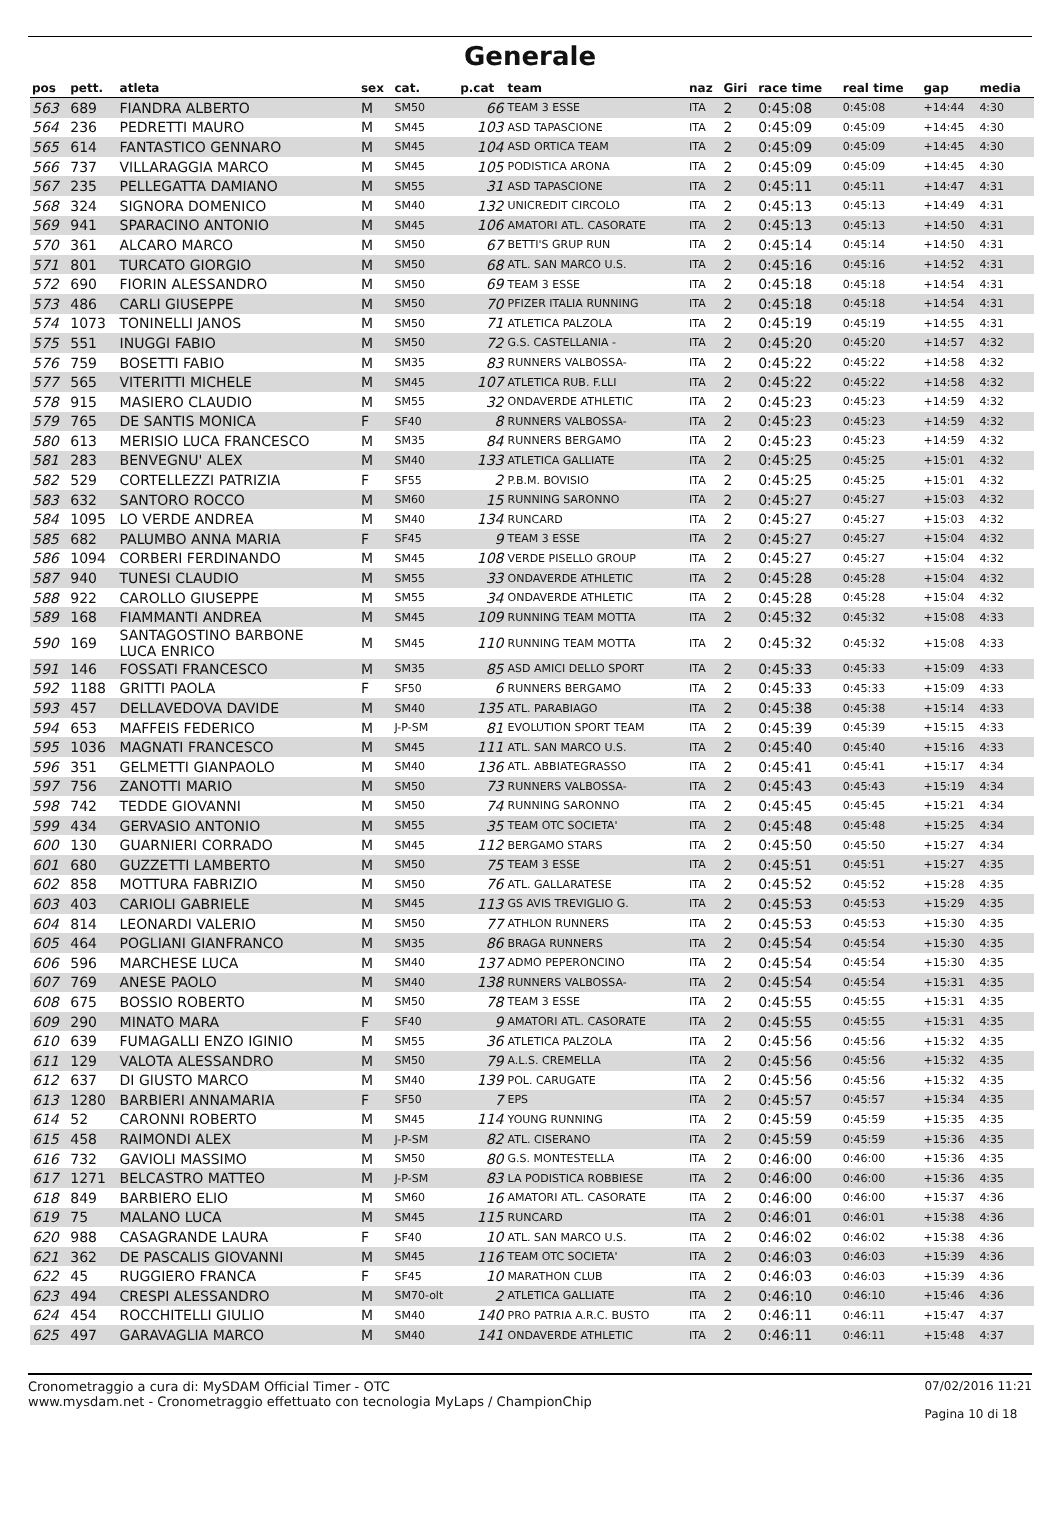Generale
| pos | pett. | atleta | sex | cat. | p.cat | team | naz | Giri | race time | real time | gap | media |
| --- | --- | --- | --- | --- | --- | --- | --- | --- | --- | --- | --- | --- |
| 563 | 689 | FIANDRA ALBERTO | M | SM50 | 66 | TEAM 3 ESSE | ITA | 2 | 0:45:08 | 0:45:08 | +14:44 | 4:30 |
| 564 | 236 | PEDRETTI MAURO | M | SM45 | 103 | ASD TAPASCIONE | ITA | 2 | 0:45:09 | 0:45:09 | +14:45 | 4:30 |
| 565 | 614 | FANTASTICO GENNARO | M | SM45 | 104 | ASD ORTICA TEAM | ITA | 2 | 0:45:09 | 0:45:09 | +14:45 | 4:30 |
| 566 | 737 | VILLARAGGIA MARCO | M | SM45 | 105 | PODISTICA ARONA | ITA | 2 | 0:45:09 | 0:45:09 | +14:45 | 4:30 |
| 567 | 235 | PELLEGATTA DAMIANO | M | SM55 | 31 | ASD TAPASCIONE | ITA | 2 | 0:45:11 | 0:45:11 | +14:47 | 4:31 |
| 568 | 324 | SIGNORA DOMENICO | M | SM40 | 132 | UNICREDIT CIRCOLO | ITA | 2 | 0:45:13 | 0:45:13 | +14:49 | 4:31 |
| 569 | 941 | SPARACINO ANTONIO | M | SM45 | 106 | AMATORI ATL. CASORATE | ITA | 2 | 0:45:13 | 0:45:13 | +14:50 | 4:31 |
| 570 | 361 | ALCARO MARCO | M | SM50 | 67 | BETTI'S GRUP RUN | ITA | 2 | 0:45:14 | 0:45:14 | +14:50 | 4:31 |
| 571 | 801 | TURCATO GIORGIO | M | SM50 | 68 | ATL. SAN MARCO U.S. | ITA | 2 | 0:45:16 | 0:45:16 | +14:52 | 4:31 |
| 572 | 690 | FIORIN ALESSANDRO | M | SM50 | 69 | TEAM 3 ESSE | ITA | 2 | 0:45:18 | 0:45:18 | +14:54 | 4:31 |
| 573 | 486 | CARLI GIUSEPPE | M | SM50 | 70 | PFIZER ITALIA RUNNING | ITA | 2 | 0:45:18 | 0:45:18 | +14:54 | 4:31 |
| 574 | 1073 | TONINELLI JANOS | M | SM50 | 71 | ATLETICA PALZOLA | ITA | 2 | 0:45:19 | 0:45:19 | +14:55 | 4:31 |
| 575 | 551 | INUGGI FABIO | M | SM50 | 72 | G.S. CASTELLANIA - | ITA | 2 | 0:45:20 | 0:45:20 | +14:57 | 4:32 |
| 576 | 759 | BOSETTI FABIO | M | SM35 | 83 | RUNNERS VALBOSSA- | ITA | 2 | 0:45:22 | 0:45:22 | +14:58 | 4:32 |
| 577 | 565 | VITERITTI MICHELE | M | SM45 | 107 | ATLETICA RUB. F.LLI | ITA | 2 | 0:45:22 | 0:45:22 | +14:58 | 4:32 |
| 578 | 915 | MASIERO CLAUDIO | M | SM55 | 32 | ONDAVERDE ATHLETIC | ITA | 2 | 0:45:23 | 0:45:23 | +14:59 | 4:32 |
| 579 | 765 | DE SANTIS MONICA | F | SF40 | 8 | RUNNERS VALBOSSA- | ITA | 2 | 0:45:23 | 0:45:23 | +14:59 | 4:32 |
| 580 | 613 | MERISIO LUCA FRANCESCO | M | SM35 | 84 | RUNNERS BERGAMO | ITA | 2 | 0:45:23 | 0:45:23 | +14:59 | 4:32 |
| 581 | 283 | BENVEGNU' ALEX | M | SM40 | 133 | ATLETICA GALLIATE | ITA | 2 | 0:45:25 | 0:45:25 | +15:01 | 4:32 |
| 582 | 529 | CORTELLEZZI PATRIZIA | F | SF55 | 2 | P.B.M. BOVISIO | ITA | 2 | 0:45:25 | 0:45:25 | +15:01 | 4:32 |
| 583 | 632 | SANTORO ROCCO | M | SM60 | 15 | RUNNING SARONNO | ITA | 2 | 0:45:27 | 0:45:27 | +15:03 | 4:32 |
| 584 | 1095 | LO VERDE ANDREA | M | SM40 | 134 | RUNCARD | ITA | 2 | 0:45:27 | 0:45:27 | +15:03 | 4:32 |
| 585 | 682 | PALUMBO ANNA MARIA | F | SF45 | 9 | TEAM 3 ESSE | ITA | 2 | 0:45:27 | 0:45:27 | +15:04 | 4:32 |
| 586 | 1094 | CORBERI FERDINANDO | M | SM45 | 108 | VERDE PISELLO GROUP | ITA | 2 | 0:45:27 | 0:45:27 | +15:04 | 4:32 |
| 587 | 940 | TUNESI CLAUDIO | M | SM55 | 33 | ONDAVERDE ATHLETIC | ITA | 2 | 0:45:28 | 0:45:28 | +15:04 | 4:32 |
| 588 | 922 | CAROLLO GIUSEPPE | M | SM55 | 34 | ONDAVERDE ATHLETIC | ITA | 2 | 0:45:28 | 0:45:28 | +15:04 | 4:32 |
| 589 | 168 | FIAMMANTI ANDREA | M | SM45 | 109 | RUNNING TEAM MOTTA | ITA | 2 | 0:45:32 | 0:45:32 | +15:08 | 4:33 |
| 590 | 169 | SANTAGOSTINO BARBONE LUCA ENRICO | M | SM45 | 110 | RUNNING TEAM MOTTA | ITA | 2 | 0:45:32 | 0:45:32 | +15:08 | 4:33 |
| 591 | 146 | FOSSATI FRANCESCO | M | SM35 | 85 | ASD AMICI DELLO SPORT | ITA | 2 | 0:45:33 | 0:45:33 | +15:09 | 4:33 |
| 592 | 1188 | GRITTI PAOLA | F | SF50 | 6 | RUNNERS BERGAMO | ITA | 2 | 0:45:33 | 0:45:33 | +15:09 | 4:33 |
| 593 | 457 | DELLAVEDOVA DAVIDE | M | SM40 | 135 | ATL. PARABIAGO | ITA | 2 | 0:45:38 | 0:45:38 | +15:14 | 4:33 |
| 594 | 653 | MAFFEIS FEDERICO | M | J-P-SM | 81 | EVOLUTION SPORT TEAM | ITA | 2 | 0:45:39 | 0:45:39 | +15:15 | 4:33 |
| 595 | 1036 | MAGNATI FRANCESCO | M | SM45 | 111 | ATL. SAN MARCO U.S. | ITA | 2 | 0:45:40 | 0:45:40 | +15:16 | 4:33 |
| 596 | 351 | GELMETTI GIANPAOLO | M | SM40 | 136 | ATL. ABBIATEGRASSO | ITA | 2 | 0:45:41 | 0:45:41 | +15:17 | 4:34 |
| 597 | 756 | ZANOTTI MARIO | M | SM50 | 73 | RUNNERS VALBOSSA- | ITA | 2 | 0:45:43 | 0:45:43 | +15:19 | 4:34 |
| 598 | 742 | TEDDE GIOVANNI | M | SM50 | 74 | RUNNING SARONNO | ITA | 2 | 0:45:45 | 0:45:45 | +15:21 | 4:34 |
| 599 | 434 | GERVASIO ANTONIO | M | SM55 | 35 | TEAM OTC SOCIETA' | ITA | 2 | 0:45:48 | 0:45:48 | +15:25 | 4:34 |
| 600 | 130 | GUARNIERI CORRADO | M | SM45 | 112 | BERGAMO STARS | ITA | 2 | 0:45:50 | 0:45:50 | +15:27 | 4:34 |
| 601 | 680 | GUZZETTI LAMBERTO | M | SM50 | 75 | TEAM 3 ESSE | ITA | 2 | 0:45:51 | 0:45:51 | +15:27 | 4:35 |
| 602 | 858 | MOTTURA FABRIZIO | M | SM50 | 76 | ATL. GALLARATESE | ITA | 2 | 0:45:52 | 0:45:52 | +15:28 | 4:35 |
| 603 | 403 | CARIOLI GABRIELE | M | SM45 | 113 | GS AVIS TREVIGLIO G. | ITA | 2 | 0:45:53 | 0:45:53 | +15:29 | 4:35 |
| 604 | 814 | LEONARDI VALERIO | M | SM50 | 77 | ATHLON RUNNERS | ITA | 2 | 0:45:53 | 0:45:53 | +15:30 | 4:35 |
| 605 | 464 | POGLIANI GIANFRANCO | M | SM35 | 86 | BRAGA RUNNERS | ITA | 2 | 0:45:54 | 0:45:54 | +15:30 | 4:35 |
| 606 | 596 | MARCHESE LUCA | M | SM40 | 137 | ADMO PEPERONCINO | ITA | 2 | 0:45:54 | 0:45:54 | +15:30 | 4:35 |
| 607 | 769 | ANESE PAOLO | M | SM40 | 138 | RUNNERS VALBOSSA- | ITA | 2 | 0:45:54 | 0:45:54 | +15:31 | 4:35 |
| 608 | 675 | BOSSIO ROBERTO | M | SM50 | 78 | TEAM 3 ESSE | ITA | 2 | 0:45:55 | 0:45:55 | +15:31 | 4:35 |
| 609 | 290 | MINATO MARA | F | SF40 | 9 | AMATORI ATL. CASORATE | ITA | 2 | 0:45:55 | 0:45:55 | +15:31 | 4:35 |
| 610 | 639 | FUMAGALLI ENZO IGINIO | M | SM55 | 36 | ATLETICA PALZOLA | ITA | 2 | 0:45:56 | 0:45:56 | +15:32 | 4:35 |
| 611 | 129 | VALOTA ALESSANDRO | M | SM50 | 79 | A.L.S. CREMELLA | ITA | 2 | 0:45:56 | 0:45:56 | +15:32 | 4:35 |
| 612 | 637 | DI GIUSTO MARCO | M | SM40 | 139 | POL. CARUGATE | ITA | 2 | 0:45:56 | 0:45:56 | +15:32 | 4:35 |
| 613 | 1280 | BARBIERI ANNAMARIA | F | SF50 | 7 | EPS | ITA | 2 | 0:45:57 | 0:45:57 | +15:34 | 4:35 |
| 614 | 52 | CARONNI ROBERTO | M | SM45 | 114 | YOUNG RUNNING | ITA | 2 | 0:45:59 | 0:45:59 | +15:35 | 4:35 |
| 615 | 458 | RAIMONDI ALEX | M | J-P-SM | 82 | ATL. CISERANO | ITA | 2 | 0:45:59 | 0:45:59 | +15:36 | 4:35 |
| 616 | 732 | GAVIOLI MASSIMO | M | SM50 | 80 | G.S. MONTESTELLA | ITA | 2 | 0:46:00 | 0:46:00 | +15:36 | 4:35 |
| 617 | 1271 | BELCASTRO MATTEO | M | J-P-SM | 83 | LA PODISTICA ROBBIESE | ITA | 2 | 0:46:00 | 0:46:00 | +15:36 | 4:35 |
| 618 | 849 | BARBIERO ELIO | M | SM60 | 16 | AMATORI ATL. CASORATE | ITA | 2 | 0:46:00 | 0:46:00 | +15:37 | 4:36 |
| 619 | 75 | MALANO LUCA | M | SM45 | 115 | RUNCARD | ITA | 2 | 0:46:01 | 0:46:01 | +15:38 | 4:36 |
| 620 | 988 | CASAGRANDE LAURA | F | SF40 | 10 | ATL. SAN MARCO U.S. | ITA | 2 | 0:46:02 | 0:46:02 | +15:38 | 4:36 |
| 621 | 362 | DE PASCALIS GIOVANNI | M | SM45 | 116 | TEAM OTC SOCIETA' | ITA | 2 | 0:46:03 | 0:46:03 | +15:39 | 4:36 |
| 622 | 45 | RUGGIERO FRANCA | F | SF45 | 10 | MARATHON CLUB | ITA | 2 | 0:46:03 | 0:46:03 | +15:39 | 4:36 |
| 623 | 494 | CRESPI ALESSANDRO | M | SM70-olt | 2 | ATLETICA GALLIATE | ITA | 2 | 0:46:10 | 0:46:10 | +15:46 | 4:36 |
| 624 | 454 | ROCCHITELLI GIULIO | M | SM40 | 140 | PRO PATRIA A.R.C. BUSTO | ITA | 2 | 0:46:11 | 0:46:11 | +15:47 | 4:37 |
| 625 | 497 | GARAVAGLIA MARCO | M | SM40 | 141 | ONDAVERDE ATHLETIC | ITA | 2 | 0:46:11 | 0:46:11 | +15:48 | 4:37 |
Cronometraggio a cura di: MySDAM Official Timer - OTC
www.mysdam.net - Cronometraggio effettuato con tecnologia MyLaps / ChampionChip
07/02/2016 11:21
Pagina 10 di 18